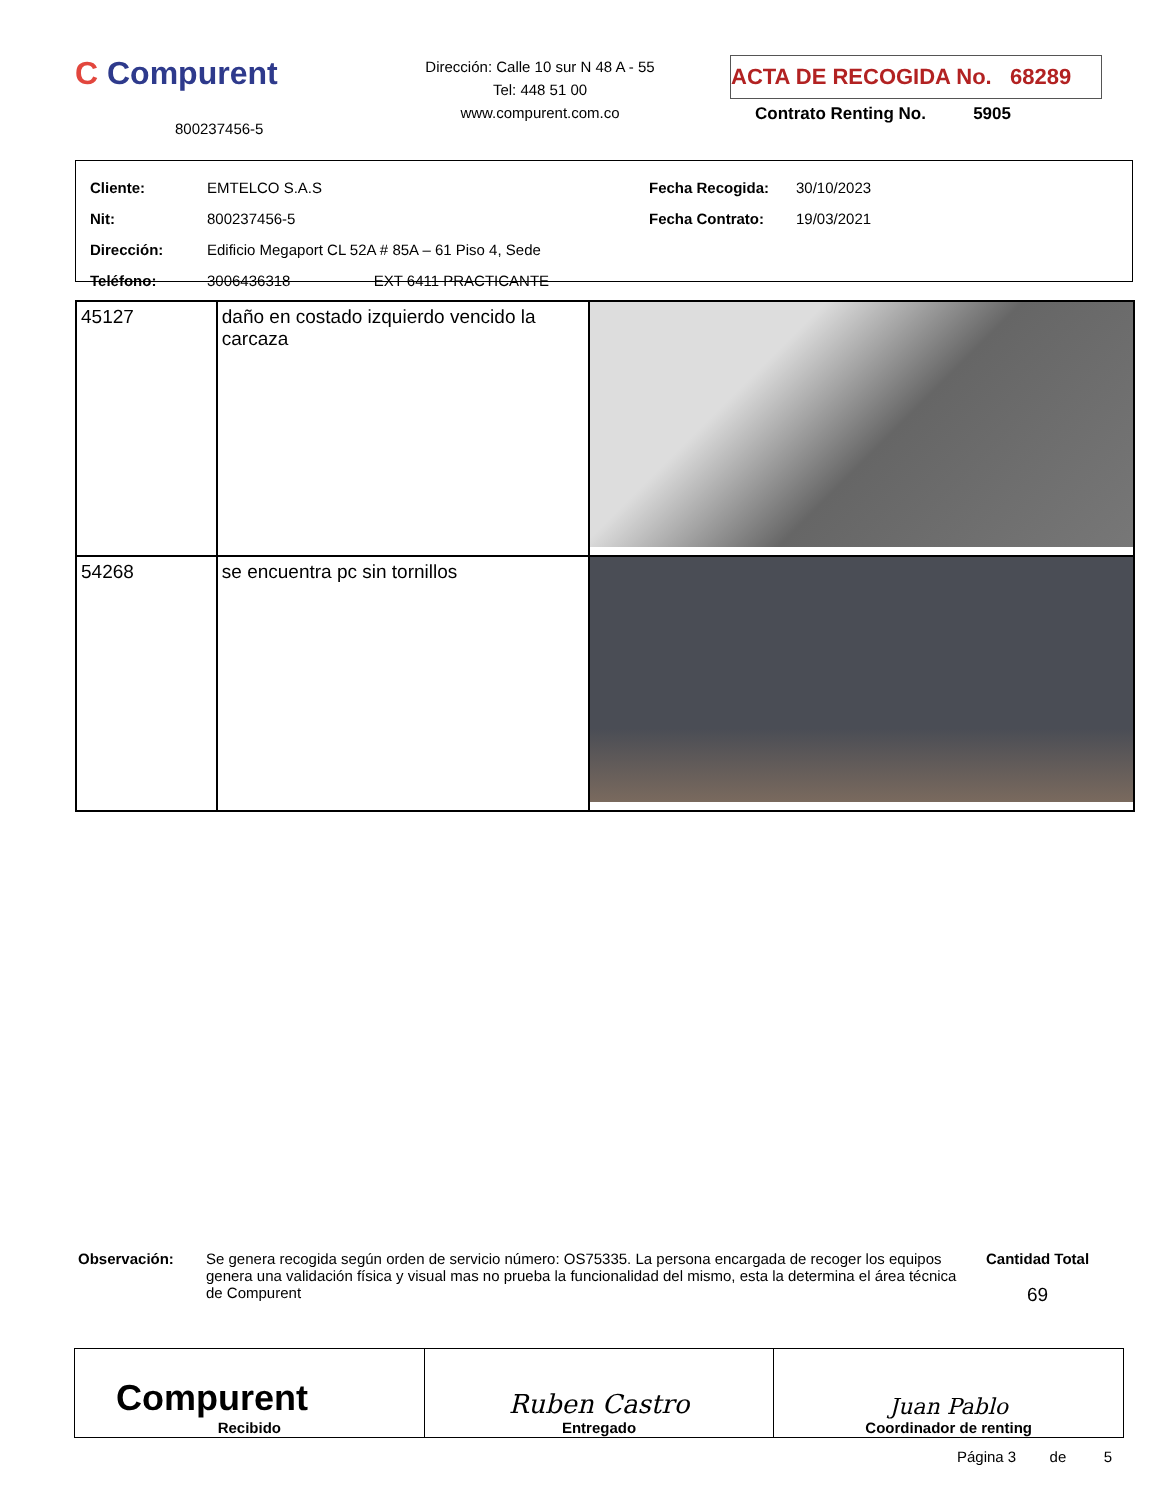C Compurent
800237456-5
Dirección: Calle 10 sur N 48 A - 55
Tel: 448 51 00
www.compurent.com.co
ACTA DE RECOGIDA No. 68289
Contrato Renting No. 5905
| Cliente: | EMTELCO S.A.S | Fecha Recogida: | 30/10/2023 |
| Nit: | 800237456-5 | Fecha Contrato: | 19/03/2021 |
| Dirección: | Edificio Megaport CL 52A # 85A – 61 Piso 4, Sede | | |
| Teléfono: | 3006436318 EXT 6411 PRACTICANTE | | |
| 45127 | daño en costado izquierdo vencido la carcaza | |
| 54268 | se encuentra pc sin tornillos | |
Observación: Se genera recogida según orden de servicio número: OS75335. La persona encargada de recoger los equipos genera una validación física y visual mas no prueba la funcionalidad del mismo, esta la determina el área técnica de Compurent
Cantidad Total
69
| Compurent Recibido | Ruben Castro Entregado | Juan Pablo Coordinador de renting |
Página 3 de 5